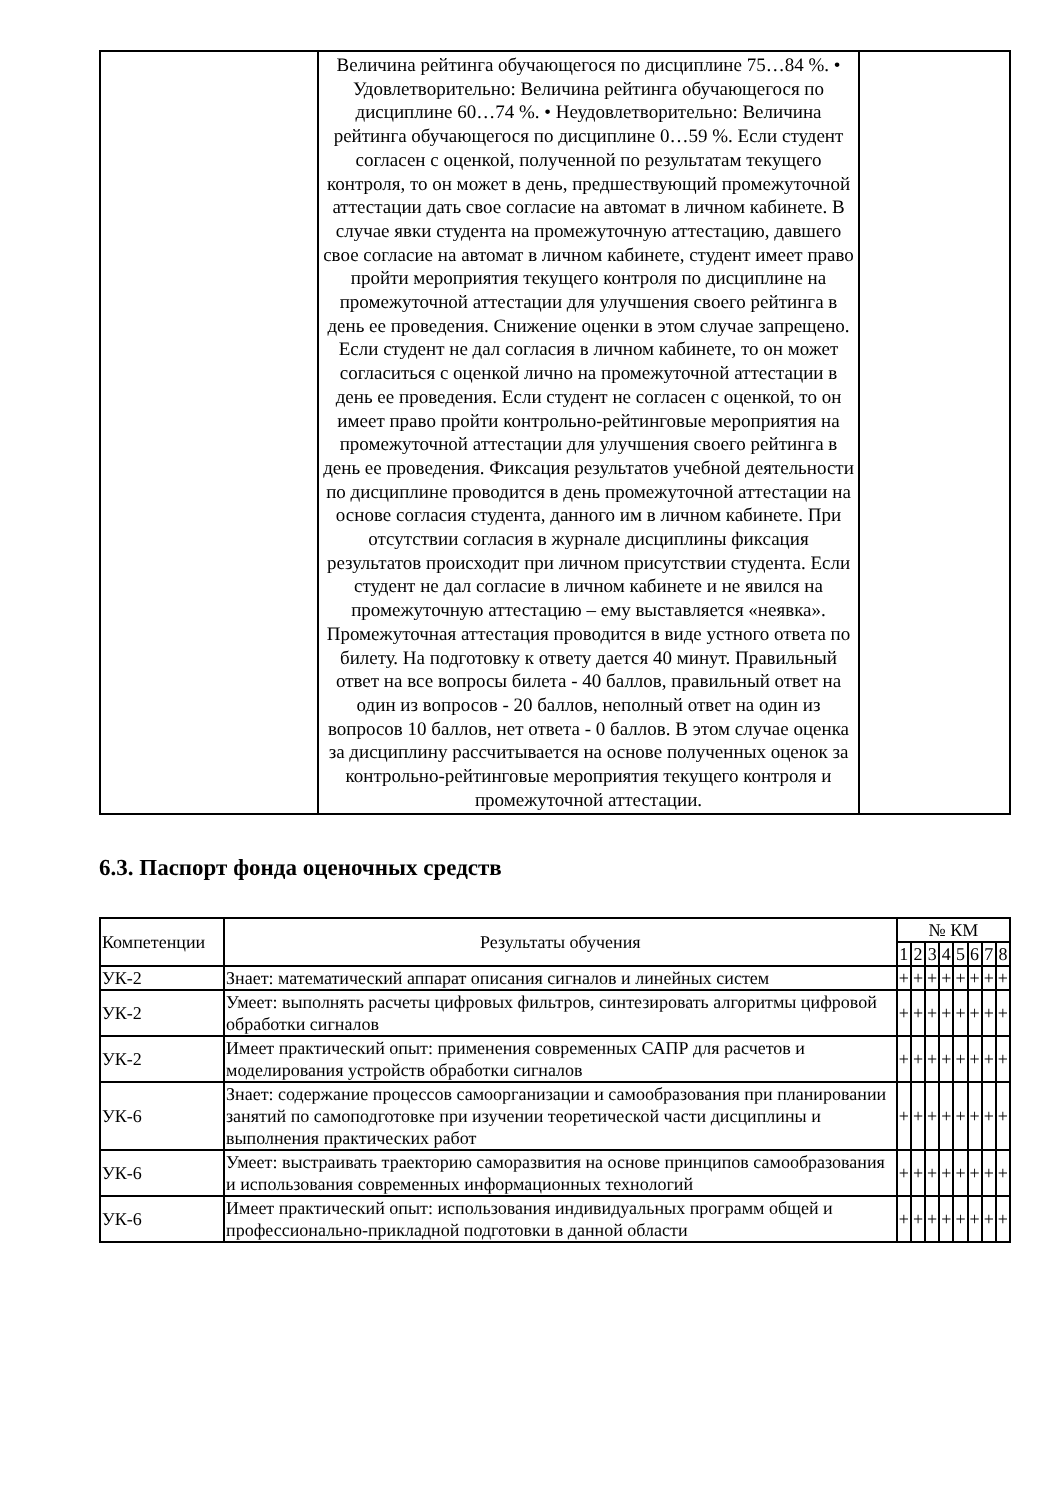| | Величина рейтинга обучающегося по дисциплине 75…84 %. • Удовлетворительно: Величина рейтинга обучающегося по дисциплине 60…74 %. • Неудовлетворительно: Величина рейтинга обучающегося по дисциплине 0…59 %. Если студент согласен с оценкой, полученной по результатам текущего контроля, то он может в день, предшествующий промежуточной аттестации дать свое согласие на автомат в личном кабинете. В случае явки студента на промежуточную аттестацию, давшего свое согласие на автомат в личном кабинете, студент имеет право пройти мероприятия текущего контроля по дисциплине на промежуточной аттестации для улучшения своего рейтинга в день ее проведения. Снижение оценки в этом случае запрещено. Если студент не дал согласия в личном кабинете, то он может согласиться с оценкой лично на промежуточной аттестации в день ее проведения. Если студент не согласен с оценкой, то он имеет право пройти контрольно-рейтинговые мероприятия на промежуточной аттестации для улучшения своего рейтинга в день ее проведения. Фиксация результатов учебной деятельности по дисциплине проводится в день промежуточной аттестации на основе согласия студента, данного им в личном кабинете. При отсутствии согласия в журнале дисциплины фиксация результатов происходит при личном присутствии студента. Если студент не дал согласие в личном кабинете и не явился на промежуточную аттестацию – ему выставляется «неявка». Промежуточная аттестация проводится в виде устного ответа по билету. На подготовку к ответу дается 40 минут. Правильный ответ на все вопросы билета - 40 баллов, правильный ответ на один из вопросов - 20 баллов, неполный ответ на один из вопросов 10 баллов, нет ответа - 0 баллов. В этом случае оценка за дисциплину рассчитывается на основе полученных оценок за контрольно-рейтинговые мероприятия текущего контроля и промежуточной аттестации. | |
6.3. Паспорт фонда оценочных средств
| Компетенции | Результаты обучения | № КМ | | | | | | | |
| --- | --- | --- | --- | --- | --- | --- | --- | --- | --- |
| | | 1 | 2 | 3 | 4 | 5 | 6 | 7 | 8 |
| УК-2 | Знает: математический аппарат описания сигналов и линейных систем | + | + | + | + | + | + | + | + |
| УК-2 | Умеет: выполнять расчеты цифровых фильтров, синтезировать алгоритмы цифровой обработки сигналов | + | + | + | + | + | + | + | + |
| УК-2 | Имеет практический опыт: применения современных САПР для расчетов и моделирования устройств обработки сигналов | + | + | + | + | + | + | + | + |
| УК-6 | Знает: содержание процессов самоорганизации и самообразования при планировании занятий по самоподготовке при изучении теоретической части дисциплины и выполнения практических работ | + | + | + | + | + | + | + | + |
| УК-6 | Умеет: выстраивать траекторию саморазвития на основе принципов самообразования и использования современных информационных технологий | + | + | + | + | + | + | + | + |
| УК-6 | Имеет практический опыт: использования индивидуальных программ общей и профессионально-прикладной подготовки в данной области | + | + | + | + | + | + | + | + |